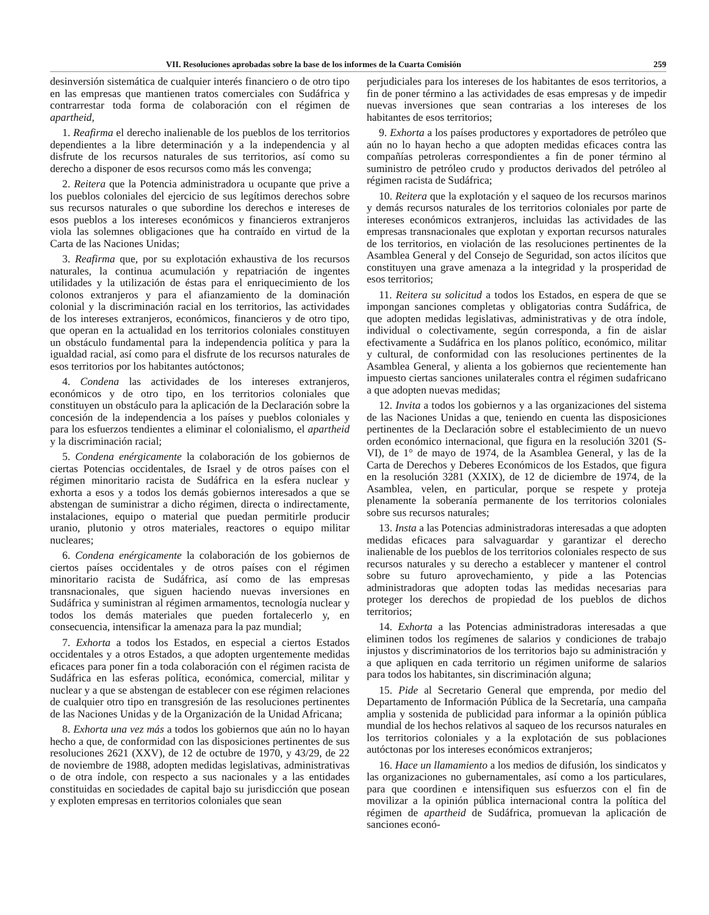VII. Resoluciones aprobadas sobre la base de los informes de la Cuarta Comisión 259
desinversión sistemática de cualquier interés financiero o de otro tipo en las empresas que mantienen tratos comerciales con Sudáfrica y contrarrestar toda forma de colaboración con el régimen de apartheid,
1. Reafirma el derecho inalienable de los pueblos de los territorios dependientes a la libre determinación y a la independencia y al disfrute de los recursos naturales de sus territorios, así como su derecho a disponer de esos recursos como más les convenga;
2. Reitera que la Potencia administradora u ocupante que prive a los pueblos coloniales del ejercicio de sus legítimos derechos sobre sus recursos naturales o que subordine los derechos e intereses de esos pueblos a los intereses económicos y financieros extranjeros viola las solemnes obligaciones que ha contraído en virtud de la Carta de las Naciones Unidas;
3. Reafirma que, por su explotación exhaustiva de los recursos naturales, la continua acumulación y repatriación de ingentes utilidades y la utilización de éstas para el enriquecimiento de los colonos extranjeros y para el afianzamiento de la dominación colonial y la discriminación racial en los territorios, las actividades de los intereses extranjeros, económicos, financieros y de otro tipo, que operan en la actualidad en los territorios coloniales constituyen un obstáculo fundamental para la independencia política y para la igualdad racial, así como para el disfrute de los recursos naturales de esos territorios por los habitantes autóctonos;
4. Condena las actividades de los intereses extranjeros, económicos y de otro tipo, en los territorios coloniales que constituyen un obstáculo para la aplicación de la Declaración sobre la concesión de la independencia a los países y pueblos coloniales y para los esfuerzos tendientes a eliminar el colonialismo, el apartheid y la discriminación racial;
5. Condena enérgicamente la colaboración de los gobiernos de ciertas Potencias occidentales, de Israel y de otros países con el régimen minoritario racista de Sudáfrica en la esfera nuclear y exhorta a esos y a todos los demás gobiernos interesados a que se abstengan de suministrar a dicho régimen, directa o indirectamente, instalaciones, equipo o material que puedan permitirle producir uranio, plutonio y otros materiales, reactores o equipo militar nucleares;
6. Condena enérgicamente la colaboración de los gobiernos de ciertos países occidentales y de otros países con el régimen minoritario racista de Sudáfrica, así como de las empresas transnacionales, que siguen haciendo nuevas inversiones en Sudáfrica y suministran al régimen armamentos, tecnología nuclear y todos los demás materiales que pueden fortalecerlo y, en consecuencia, intensificar la amenaza para la paz mundial;
7. Exhorta a todos los Estados, en especial a ciertos Estados occidentales y a otros Estados, a que adopten urgentemente medidas eficaces para poner fin a toda colaboración con el régimen racista de Sudáfrica en las esferas política, económica, comercial, militar y nuclear y a que se abstengan de establecer con ese régimen relaciones de cualquier otro tipo en transgresión de las resoluciones pertinentes de las Naciones Unidas y de la Organización de la Unidad Africana;
8. Exhorta una vez más a todos los gobiernos que aún no lo hayan hecho a que, de conformidad con las disposiciones pertinentes de sus resoluciones 2621 (XXV), de 12 de octubre de 1970, y 43/29, de 22 de noviembre de 1988, adopten medidas legislativas, administrativas o de otra índole, con respecto a sus nacionales y a las entidades constituidas en sociedades de capital bajo su jurisdicción que posean y exploten empresas en territorios coloniales que sean
perjudiciales para los intereses de los habitantes de esos territorios, a fin de poner término a las actividades de esas empresas y de impedir nuevas inversiones que sean contrarias a los intereses de los habitantes de esos territorios;
9. Exhorta a los países productores y exportadores de petróleo que aún no lo hayan hecho a que adopten medidas eficaces contra las compañías petroleras correspondientes a fin de poner término al suministro de petróleo crudo y productos derivados del petróleo al régimen racista de Sudáfrica;
10. Reitera que la explotación y el saqueo de los recursos marinos y demás recursos naturales de los territorios coloniales por parte de intereses económicos extranjeros, incluidas las actividades de las empresas transnacionales que explotan y exportan recursos naturales de los territorios, en violación de las resoluciones pertinentes de la Asamblea General y del Consejo de Seguridad, son actos ilícitos que constituyen una grave amenaza a la integridad y la prosperidad de esos territorios;
11. Reitera su solicitud a todos los Estados, en espera de que se impongan sanciones completas y obligatorias contra Sudáfrica, de que adopten medidas legislativas, administrativas y de otra índole, individual o colectivamente, según corresponda, a fin de aislar efectivamente a Sudáfrica en los planos político, económico, militar y cultural, de conformidad con las resoluciones pertinentes de la Asamblea General, y alienta a los gobiernos que recientemente han impuesto ciertas sanciones unilaterales contra el régimen sudafricano a que adopten nuevas medidas;
12. Invita a todos los gobiernos y a las organizaciones del sistema de las Naciones Unidas a que, teniendo en cuenta las disposiciones pertinentes de la Declaración sobre el establecimiento de un nuevo orden económico internacional, que figura en la resolución 3201 (S-VI), de 1° de mayo de 1974, de la Asamblea General, y las de la Carta de Derechos y Deberes Económicos de los Estados, que figura en la resolución 3281 (XXIX), de 12 de diciembre de 1974, de la Asamblea, velen, en particular, porque se respete y proteja plenamente la soberanía permanente de los territorios coloniales sobre sus recursos naturales;
13. Insta a las Potencias administradoras interesadas a que adopten medidas eficaces para salvaguardar y garantizar el derecho inalienable de los pueblos de los territorios coloniales respecto de sus recursos naturales y su derecho a establecer y mantener el control sobre su futuro aprovechamiento, y pide a las Potencias administradoras que adopten todas las medidas necesarias para proteger los derechos de propiedad de los pueblos de dichos territorios;
14. Exhorta a las Potencias administradoras interesadas a que eliminen todos los regímenes de salarios y condiciones de trabajo injustos y discriminatorios de los territorios bajo su administración y a que apliquen en cada territorio un régimen uniforme de salarios para todos los habitantes, sin discriminación alguna;
15. Pide al Secretario General que emprenda, por medio del Departamento de Información Pública de la Secretaría, una campaña amplia y sostenida de publicidad para informar a la opinión pública mundial de los hechos relativos al saqueo de los recursos naturales en los territorios coloniales y a la explotación de sus poblaciones autóctonas por los intereses económicos extranjeros;
16. Hace un llamamiento a los medios de difusión, los sindicatos y las organizaciones no gubernamentales, así como a los particulares, para que coordinen e intensifiquen sus esfuerzos con el fin de movilizar a la opinión pública internacional contra la política del régimen de apartheid de Sudáfrica, promuevan la aplicación de sanciones econó-